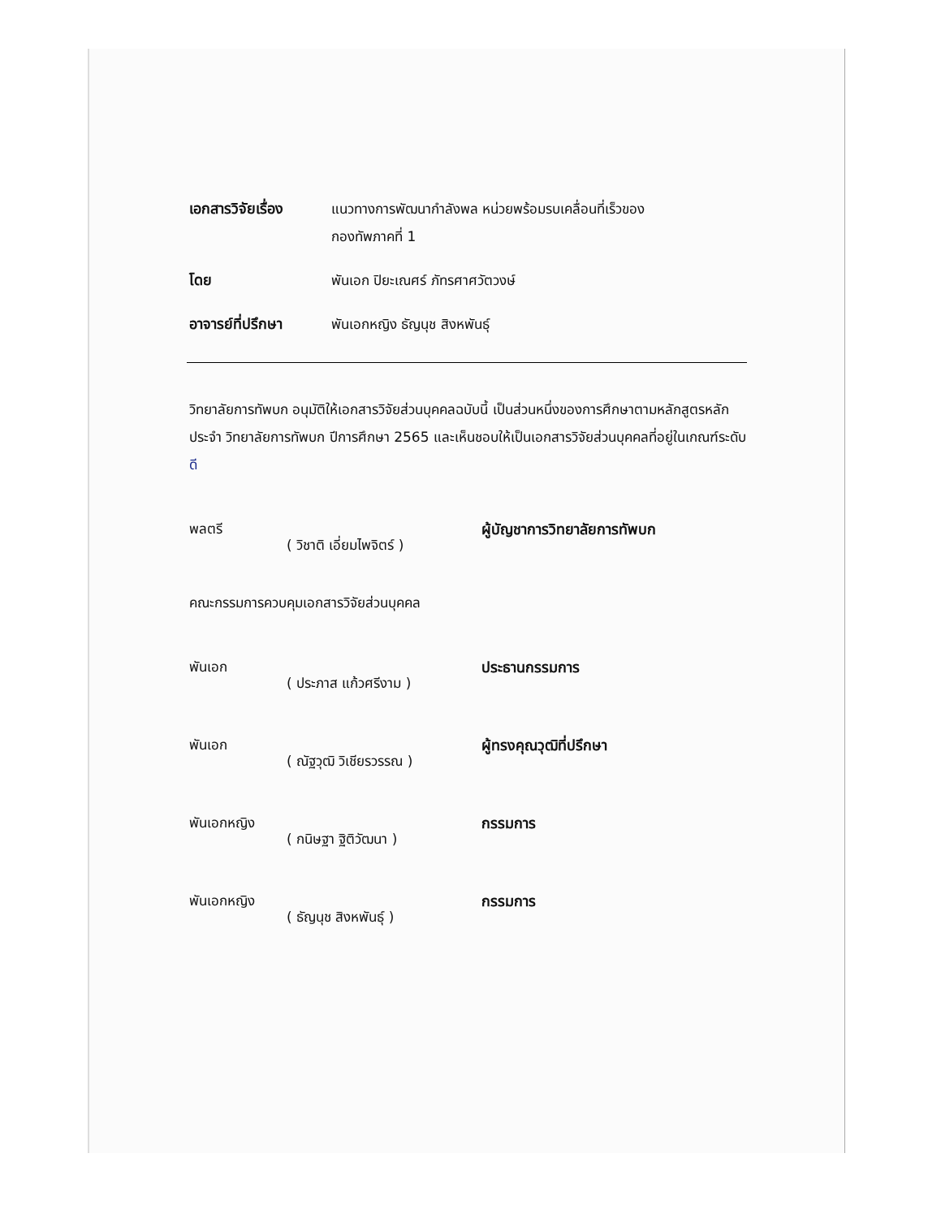เอกสารวิจัยเรื่อง
แนวทางการพัฒนากำลังพล หน่วยพร้อมรบเคลื่อนที่เร็วของ
กองทัพภาคที่ 1
โดย พันเอก ปิยะเณศร์ ภัทรศาศวัตวงษ์
อาจารย์ที่ปรึกษา พันเอกหญิง ธัญนุช สิงหพันธุ์
วิทยาลัยการทัพบก อนุมัติให้เอกสารวิจัยส่วนบุคคลฉบับนี้ เป็นส่วนหนึ่งของการศึกษาตามหลักสูตรหลักประจำ วิทยาลัยการทัพบก ปีการศึกษา 2565 และเห็นชอบให้เป็นเอกสารวิจัยส่วนบุคคลที่อยู่ในเกณฑ์ระดับ ดี
พลตรี
( วิชาติ เอี่ยมไพจิตร์ )
ผู้บัญชาการวิทยาลัยการทัพบก
คณะกรรมการควบคุมเอกสารวิจัยส่วนบุคคล
พันเอก
( ประภาส แก้วศรีงาม )
ประธานกรรมการ
พันเอก
( ณัฐวุฒิ วิเชียรวรรณ )
ผู้ทรงคุณวุฒิที่ปรึกษา
พันเอกหญิง
( กนิษฐา ฐิติวัฒนา )
กรรมการ
พันเอกหญิง
( ธัญนุช สิงหพันธุ์ )
กรรมการ